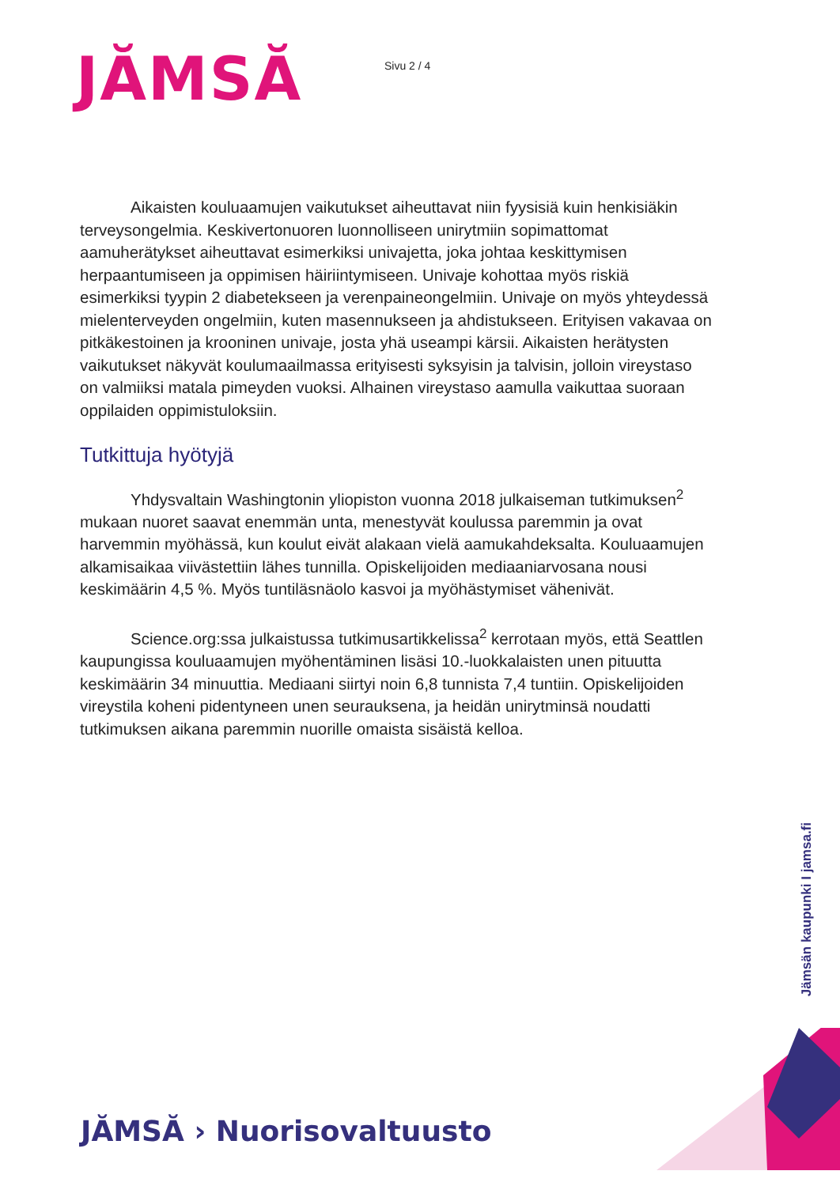JĂMSĂ
Sivu 2 / 4
Aikaisten kouluaamujen vaikutukset aiheuttavat niin fyysisiä kuin henkisiäkin terveysongelmia. Keskivertonuoren luonnolliseen unirytmiin sopimattomat aamuherätykset aiheuttavat esimerkiksi univajetta, joka johtaa keskittymisen herpaantumiseen ja oppimisen häiriintymiseen. Univaje kohottaa myös riskiä esimerkiksi tyypin 2 diabetekseen ja verenpaineongelmiin. Univaje on myös yhteydessä mielenterveyden ongelmiin, kuten masennukseen ja ahdistukseen. Erityisen vakavaa on pitkäkestoinen ja krooninen univaje, josta yhä useampi kärsii. Aikaisten herätysten vaikutukset näkyvät koulumaailmassa erityisesti syksyisin ja talvisin, jolloin vireystaso on valmiiksi matala pimeyden vuoksi. Alhainen vireystaso aamulla vaikuttaa suoraan oppilaiden oppimistuloksiin.
Tutkittuja hyötyjä
Yhdysvaltain Washingtonin yliopiston vuonna 2018 julkaiseman tutkimuksen<sup>2</sup> mukaan nuoret saavat enemmän unta, menestyvät koulussa paremmin ja ovat harvemmin myöhässä, kun koulut eivät alakaan vielä aamukahdeksalta. Kouluaamujen alkamisaikaa viivästettiin lähes tunnilla. Opiskelijoiden mediaaniarvosana nousi keskimäärin 4,5 %. Myös tuntiläsnäolo kasvoi ja myöhästymiset vähenivät.
Science.org:ssa julkaistussa tutkimusartikkelissa<sup>2</sup> kerrotaan myös, että Seattlen kaupungissa kouluaamujen myöhentäminen lisäsi 10.-luokkalaisten unen pituutta keskimäärin 34 minuuttia. Mediaani siirtyi noin 6,8 tunnista 7,4 tuntiin. Opiskelijoiden vireystila koheni pidentyneen unen seurauksena, ja heidän unirytminsä noudatti tutkimuksen aikana paremmin nuorille omaista sisäistä kelloa.
Jämsän kaupunki I jamsa.fi
JĂMSĂ › Nuorisovaltuusto